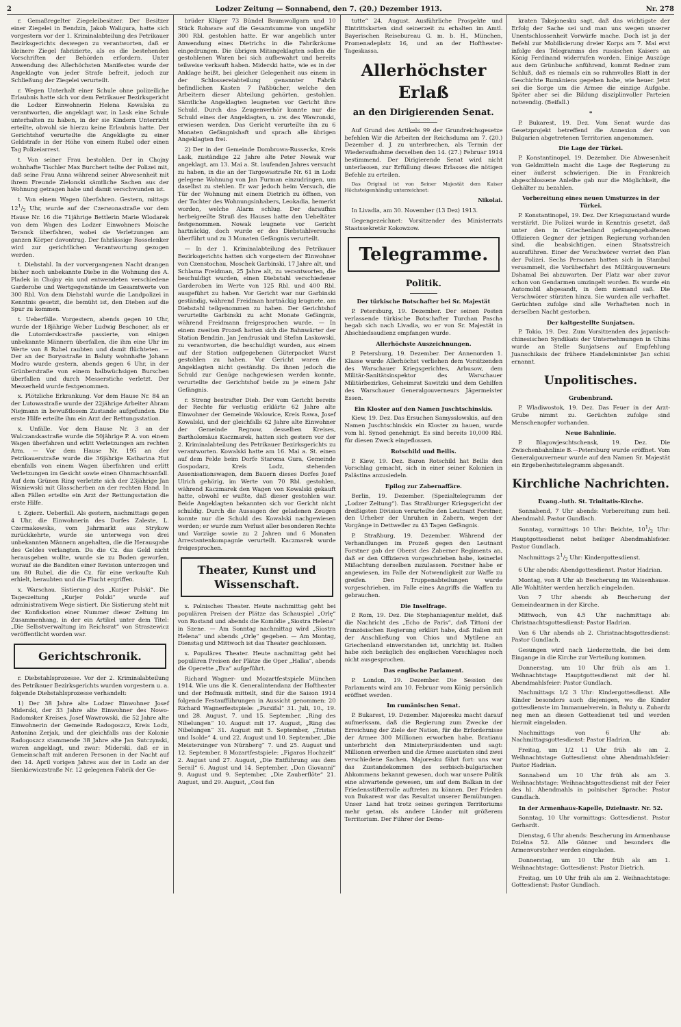2 Lodzer Zeitung — Sonnabend, den 7. (20.) Dezember 1913. Nr. 278
r. Gemaßregelter Ziegeleibesitzer. Der Besitzer einer Ziegelei in Bendzin, Jakob Waligura, hatte sich vorgestern vor der 1. Kriminalabteilung des Petrikauer Bezirksgerichts deswegen zu verantworten, daß er kleinere Ziegel fabrizierte, als es die bestehenden Vorschriften der Behörden erfordern. Unter Anwendung des Allerhöchsten Manifestes wurde der Angeklagte von jeder Strafe befreit, jedoch zur Schließung der Ziegelei verurteilt.
r. Wegen Unterhalt einer Schule ohne polizeiliche Erlaubnis hatte sich vor dem Petrikauer Bezirksgericht die Lodzer Einwohnerin Helena Kowalska zu verantworten, die angeklagt war, in Lask eine Schule unterhalten zu haben, in der sie Kindern Unterricht erteilte, obwohl sie hierzu keine Erlaubnis hatte. Der Gerichtshof verurteilte die Angeklagte zu einer Geldstrafe in der Höhe von einem Rubel oder einen Tag Polizeiarrest.
t. Von seiner Frau bestohlen. Der in Chojny wohnhafte Tischler Max Burchert teilte der Polizei mit, daß seine Frau Anna während seiner Abwesenheit mit ihrem Freunde Zielonski sämtliche Sachen aus der Wohnung getragen habe und damit verschwunden ist.
t. Von einem Wagen überfahren. Gestern, mittags 121/2 Uhr, wurde auf der Czerwonastraße vor dem Hause Nr. 16 die 71jährige Bettlerin Marie Wlodarek von dem Wagen des Lodzer Einwohners Moische Teransk überfahren, wobei sie Verletzungen am ganzen Körper davontrug. Der fahrlässige Rosselenker wird zur gerichtlichen Verantwortung gezogen werden.
t. Diebstahl. In der vorvergangenen Nacht drangen bisher noch unbekannte Diebe in die Wohnung des A. Pladek in Chojny ein und entwendeten verschiedene Garderobe und Wertgegenstände im Gesamtwerte von 300 Rbl. Von dem Diebstahl wurde die Landpolizei in Kenntnis gesetzt, die bemüht ist, den Dieben auf die Spur zu kommen.
t. Ueberfälle. Vorgestern, abends gegen 10 Uhr, wurde der 18jährige Weber Ludwig Beschoner, als er die Lutomierskastraße passierte, von einigen unbekannte Männern überfallen, die ihm eine Uhr im Werte von 8 Rubel raubten und damit flüchteten. — Der an der Borysstraße in Baluty wohnhafte Johann Modro wurde gestern, abends gegen 6 Uhr, in der Grünberstraße von einem halbwüchsigen Burschen überfallen und durch Messerstiche verletzt. Der Messerheld wurde festgenommen.
x. Plötzliche Erkrankung. Vor dem Hause Nr. 84 an der Lutowastraße wurde der 22jährige Arbeiter Abram Niejmann in bewußtlosem Zustande aufgefunden. Die erste Hilfe erteilte ihm ein Arzt der Rettungsstation.
x. Unfälle. Vor dem Hause Nr. 3 an der Wulczanskastraße wurde die 50jährige P. A. von einem Wagen überfahren und erlitt Verletzungen am rechten Arm. — Vor dem Hause Nr. 195 an der Petrikauerstraße wurde die 36jährige Katharina Hut ebenfalls von einem Wagen überfahren und erlitt Verletzungen im Gesicht sowie einen Ohnmachtsanfall. Auf dem Grünen Ring verletzte sich der 23jährige Jan Wisniewski mit Glasscherben an der rechten Hand. In allen Fällen erteilte ein Arzt der Rettungsstation die erste Hilfe.
t. Zgierz. Ueberfall. Als gestern, nachmittags gegen 4 Uhr, die Einwohnerin des Dorfes Zaleste, L. Czermakowska, vom Jahrmarkt aus Strykow zurückkehrte, wurde sie unterwegs von drei unbekannten Männern angehalten, die die Herausgabe des Geldes verlangten. Da die Cz. das Geld nicht herausgeben wollte, wurde sie zu Boden geworfen, worauf sie die Banditen einer Revision unterzogen und um 80 Rubel, die die Cz. für eine verkaufte Kuh erhielt, beraubten und die Flucht ergriffen.
x. Warschau. Sistierung des „Kurjer Polski“. Die Tageszeitung „Kurjer Polski“ wurde auf administrativem Wege sistiert. Die Sistierung steht mit der Konfiskation einer Nummer dieser Zeitung im Zusammenhang, in der ein Artikel unter dem Titel: „Die Selbstverwaltung im Reichsrat“ von Straszewicz veröffentlicht worden war.
Gerichtschronik.
r. Diebstahlsprozesse. Vor der 2. Kriminalabteilung des Petrikauer Bezirksgerichts wurden vorgestern u. a. folgende Diebstahlsprozesse verhandelt:
1) Der 38 Jahre alte Lodzer Einwohner Josef Miderski, der 33 Jahre alte Einwohner des Nowo-Radomsker Kreises, Josef Wawrowski, die 52 Jahre alte Einwohnerin der Gemeinde Radogoszcz, Kreis Lodz, Antonina Zerjak, und der gleichfalls aus der Kolonie Radogoszcz stammende 38 Jahre alte Jan Sutczynski, waren angeklagt, und zwar: Miderski, daß er in Gemeinschaft mit anderen Personen in der Nacht auf den 14. April vorigen Jahres aus der in Lodz an der Sienkiewiczstraße Nr. 12 gelegenen Fabrik der Ge-
brüder Klüger 73 Bündel Baumwollgarn und 10 Stück Rohware auf die Gesamtsumme von ungefähr 300 Rbl. gestohlen hatte. Er war angeblich unter Anwendung eines Dietrichs in die Fabrikräume eingedrungen. Die übrigen Mitangeklagten sollen die gestohlenen Waren bei sich aufbewahrt und bereits teilweise verkauft haben. Miderski hatte, wie es in der Anklage heißt, bei gleicher Gelegenheit aus einem in der Schlossereiabteilung genannter Fabrik befindlichen Kasten 7 Paßbücher, welche den Arbeitern dieser Abteilung gehörten, gestohlen. Sämtliche Angeklagten leugneten vor Gericht ihre Schuld. Durch das Zeugenverhör konnte nur die Schuld eines der Angeklagten, u. zw. des Wawronski, erwiesen werden. Das Gericht verurteilte ihn zu 6 Monaten Gefängnishaft und sprach alle übrigen Angeklagten frei.
2) Der in der Gemeinde Dombrowa-Russecka, Kreis Lask, zuständige 22 Jahre alte Peter Nowak war angeklagt, am 13. Mai a. St. laufenden Jahres versucht zu haben, in die an der Targowastraße Nr. 61 in Lodz gelegene Wohnung von Jan Furman einzudringen, um daselbst zu stehlen. Er war jedoch beim Versuch, die Tür der Wohnung mit einem Dietrich zu öffnen, von der Tochter des Wohnungsinhabers, Leokadia, bemerkt worden, welche Alarm schlug. Der daraufhin herbeigeeilte Struß des Hauses hatte den Uebeltäter festgenommen. Nowak leugnete vor Gericht hartnäckig, doch wurde er des Diebstahlversuchs überführt und zu 3 Monaten Gefängnis verurteilt.
— In der 1. Kriminalabteilung des Petrikauer Bezirksgerichts hatten sich vorgestern der Einwohner von Czenstochau, Moschek Garbinski, 17 Jahre alt, und Schlama Freidman, 25 Jahre alt, zu verantworten, die beschuldigt wurden, einen Diebstahl verschiedener Garderoben im Werte von 125 Rbl. und 400 Rbl. ausgeführt zu haben. Vor Gericht war nur Garbinski geständig, während Freidman hartnäckig leugnete, am Diebstahl teilgenommen zu haben. Der Gerichtshof verurteilte Garbinski zu acht Monate Gefängnis, während Freidmann freigesprochen wurde. — In einem zweiten Prozeß hatten sich die Bahnwärter der Station Bendzin, Jan Jendrusiak und Stefan Laskowski, zu verantworten, die beschuldigt wurden, aus einem auf der Station aufgegebenen Güterpacket Wurst gestohlen zu haben. Vor Gericht waren die Angeklagten nicht geständig. Da ihnen jedoch die Schuld zur Genüge nachgewiesen werden konnte, verurteilte der Gerichtshof beide zu je einem Jahr Gefängnis.
r. Streng bestrafter Dieb. Der vom Gericht bereits der Rechte für verlustig erklärte 62 Jahre alte Einwohner der Gemeinde Walowice, Kreis Rawa, Josef Kowalski, und der gleichfalls 62 Jahre alte Einwohner der Gemeinde Regnow, desselben Kreises, Bartholomäus Kaczmarek, hatten sich gestern vor der 2. Kriminalabteilung des Petrikauer Bezirksgerichts zu verantworten. Kowalski hatte am 16. Mai a. St. einen auf dem Felde beim Dorfe Staroma Gura, Gemeinde Gospodarz, Kreis Lodz, stehenden Assenisationswagen, dem Bauern dieses Dorfes Josef Ulrich gehörig, im Werte von 70 Rbl. gestohlen, während Kaczmarek den Wagen von Kowalski gekauft hatte, obwohl er wußte, daß dieser gestohlen war. Beide Angeklagten bekannten sich vor Gericht nicht schuldig. Durch die Aussagen der geladenen Zeugen konnte nur die Schuld des Kowalski nachgewiesen werden; er wurde zum Verlust aller besonderen Rechte und Vorzüge sowie zu 2 Jahren und 6 Monaten Arrestantenkompagnie verurteilt. Kaczmarek wurde freigesprochen.
Theater, Kunst und Wissenschaft.
x. Polnisches Theater. Heute nachmittag geht bei populären Preisen der Plätze das Schauspiel „Orlę“ von Rostand und abends die Komödie „Siostra Helena“ in Szene. — Am Sonntag nachmittag wird „Siostra Helena“ und abends „Orlę“ gegeben. — Am Montag, Dienstag und Mittwoch ist das Theater geschlossen.
x. Populäres Theater. Heute nachmittag geht bei populären Preisen der Plätze die Oper „Halka“, abends die Operette „Eva“ aufgeführt.
Richard Wagner- und Mozartfestspiele München 1914. Wie uns die K. Generalintendanz der Hoftheater und der Hofmusik mitteilt, sind für die Saison 1914 folgende Festaufführungen in Aussicht genommen: 20 Richard Wagnerfestspiele: „Parsifal“ 31. Juli, 10., 19. und 28. August, 7. und 15. September, „Ring des Nibelungen“ 10. August mit 17. August, „Ring des Nibelungen“ 31. August mit 5. September, „Tristan und Isolde“ 4. und 22. August und 10. September, „Die Meistersinger von Nürnberg“ 7. und 25. August und 12. September, 8 Mozartfestspiele: „Figaros Hochzeit“ 2. August und 27. August, „Die Entführung aus dem Serail“ 6. August und 14. September, „Don Giovanni“ 9. August und 9. September, „Die Zauberflöte“ 21. August, und 29. August, „Cosi fan
tutte“ 24. August. Ausführliche Prospekte und Eintrittskarten sind seinerzeit zu erhalten im Amtl. Bayerischen Reisebureau G. m. b. H., München, Promenadeplatz 16, und an der Hoftheater-Tageskassa.
Allerhöchster Erlaß
an den Dirigierenden Senat.
Auf Grund des Artikels 99 der Grundreichsgesetze befehlen Wir die Arbeiten der Reichsduma am 7. (20.) Dezember d. J. zu unterbrechen, als Termin der Wiederaufnahme derselben den 14. (27.) Februar 1914 bestimmend. Der Dirigierende Senat wird nicht unterlassen, zur Erfüllung dieses Erlasses die nötigen Befehle zu erteilen.
Das Original ist von Seiner Majestät dem Kaiser Höchsteigenhändig unterzeichnet:
Nikolai.
In Livadia, am 30. November (13 Dez) 1913.
Gegengezeichnet: Vorsitzender des Ministerrats Staatssekretär Kokowzow.
Telegramme.
Politik.
Der türkische Botschafter bei Sr. Majestät
P. Petersburg, 19. Dezember. Der seinen Posten verlassende türkische Botschafter Turchan Pascha begab sich nach Livadia, wo er von Sr. Majestät in Abschiedsaudienz empfangen wurde.
Allerhöchste Auszeichnungen.
P. Petersburg, 19. Dezember. Der Annenorden 1. Klasse wurde Allerhöchst verliehen dem Vorsitzenden des Warschauer Kriegsgerichtes, Arbusow, dem Militär-Sanitätsinspektor des Warschauer Militärbezirkes, Geheimrat Sawitzki und dem Gehilfen des Warschauer Generalgouverneurs Jägermeister Essen.
Ein Kloster auf den Namen Juschtschinskis.
Kiew, 19. Dez. Das Ersuchen Samysslowskis, auf den Namen Juschtschinskis ein Kloster zu bauen, wurde vom hl. Synod genehmigt. Es sind bereits 10,000 Rbl. für diesen Zweck eingeflossen.
Rotschild und Beilis.
P. Kiew, 19. Dez. Baron Rotschild hat Beilis den Vorschlag gemacht, sich in einer seiner Kolonien in Palästina anzusiedeln.
Epilog zur Zabernaffäre.
Berlin, 19. Dezember. (Spezialtelegramm der „Lodzer Zeitung“). Das Straßburger Kriegsgericht der dreißigsten Division verurteilte den Leutnant Forstner, den Urheber der Unruhen in Zabern, wegen der Vorgänge in Dettweiler zu 43 Tagen Gefängnis.
P. Straßburg, 19. Dezember. Während der Verhandlungen im Prozeß gegen den Leutnant Forstner gab der Oberst des Zaberner Regiments an, daß er den Offizieren vorgeschrieben habe, keinerlei Mißachtung derselben zuzulassen. Forstner habe er angewiesen, im Falle der Notwendigkeit zur Waffe zu greifen. Den Truppenabteilungen wurde vorgeschrieben, im Falle eines Angriffs die Waffen zu gebrauchen.
Die Inselfrage.
P. Rom, 19. Dez. Die Stephaniagentur meldet, daß die Nachricht des „Echo de Paris“, daß Tittoni der französischen Regierung erklärt habe, daß Italien mit der Anschließung von Chios und Mytilene an Griechenland einverstanden ist, unrichtig ist. Italien habe sich bezüglich des englischen Vorschlages noch nicht ausgesprochen.
Das englische Parlament.
P. London, 19. Dezember. Die Session des Parlaments wird am 10. Februar vom König persönlich eröffnet werden.
Im rumänischen Senat.
P. Bukarest, 19. Dezember. Majoresku macht darauf aufmerksam, daß die Regierung zum Zwecke der Erreichung der Ziele der Nation, für die Erfordernisse der Armee 300 Millionen erworben habe. Bratianu unterbricht den Ministerpräsidenten und sagt: Millionen erwerben und die Armee ausrüsten sind zwei verschiedene Sachen. Majoresku fährt fort: uns war das Zustandekommen des serbisch-bulgarischen Abkommens bekannt gewesen, doch war unsere Politik eine abwartende gewesen, um auf dem Balkan in der Friedensstifterrolle auftreten zu können. Der Frieden von Bukarest war das Resultat unserer Bemühungen. Unser Land hat trotz seines geringen Territoriums mehr getan, als andere Länder mit größerem Territorium. Der Führer der Demo-
kraten Takejonesku sagt, daß das wichtigste der Erfolg der Sache sei und man uns wegen unserer Unentschlossenheit Vorwürfe mache. Doch ist ja der Befehl zur Mobilisierung dreier Korps am 7. Mai erst infolge des Telegramms des russischen Kaisers an König Ferdinand widerrufen worden. Einige Auszüge aus dem Grünbuche anführend, kommt Redner zum Schluß, daß es niemals ein so ruhmvolles Blatt in der Geschichte Rumäniens gegeben habe, wie heuer. Jetzt sei die Sorge um die Armee die einzige Aufgabe. Später aber sei die Bildung disziplinvoller Parteien notwendig. (Beifall.)
*
P. Bukarest, 19. Dez. Vom Senat wurde das Gesetzprojekt betreffend die Annexion der von Bulgarien abgetretenen Territorien angenommen.
Die Lage der Türkei.
P. Konstantinopel, 19. Dezember. Die Abwesenheit von Geldmitteln macht die Lage der Regierung zu einer äußerst schwierigen. Die in Frankreich abgeschlossene Anleihe gab nur die Möglichkeit, die Gehälter zu bezahlen.
Vorbereitung eines neuen Umsturzes in der Türkei.
P. Konstantinopel, 19. Dez. Der Kriegszustand wurde verstärkt. Die Polizei wurde in Kenntnis gesetzt, daß unter den in Griechenland gefangengehaltenen Offizieren Gegner der jetzigen Regierung vorhanden sind, die beabsichtigen, einen Staatsstreich auszuführen. Einer der Verschwörer verriet den Plan der Polizei. Sechs Personen hatten sich in Stambul versammelt, die Vorüberfahrt des Militärgouverneurs Dshamal Bei abzuwarten. Der Platz war aber zuvor schon von Gendarmen umzingelt worden. Es wurde ein Automobil abgesandt, in dem niemand saß. Die Verschwörer stürzten hinzu. Sie wurden alle verhaftet. Gerüchten zufolge sind alle Verhafteten noch in derselben Nacht gestorben.
Der kaltgestellte Sunjatsen.
P. Tokio, 19. Dez. Zum Vorsitzenden des japanisch-chinesischen Syndikats der Unternehmungen in China wurde an Stelle Sunjatsens auf Empfehlung Juanschikais der frühere Handelsminister Jan schisi ernannt.
Unpolitisches.
Grubenbrand.
P. Wladiwostok, 19. Dez. Das Feuer in der Arzt-Grube nimmt zu. Gerüchten zufolge sind Menschenopfer vorhanden.
Neue Bahnlinie.
P. Blagowjeschtschensk, 19. Dez. Die Zwischenbahnlinie B.—Petersburg wurde eröffnet. Vom Generalgouverneur wurde auf den Namen Sr. Majestät ein Ergebenheitstelegramm abgesandt.
Kirchliche Nachrichten.
Evang.-luth. St. Trinitatis-Kirche.
Sonnabend, 7 Uhr abends: Vorbereitung zum heil. Abendmahl. Pastor Gundlach.
Sonntag, vormittags 10 Uhr: Beichte, 101/2 Uhr: Hauptgottesdienst nebst heiliger Abendmahlsfeier. Pastor Gundlach.
Nachmittags 21/2 Uhr: Kindergottesdienst.
6 Uhr abends: Abendgottesdienst. Pastor Hadrian.
Montag, von 8 Uhr ab Bescherung im Waisenhause. Alle Wohltäter werden herzlich eingeladen.
Von 7 Uhr abends ab Bescherung der Gemeindearmen in der Kirche.
Mittwoch, von 4.5 Uhr nachmittags ab: Christnachtsgottesdienst: Pastor Hadrian.
Von 6 Uhr abends ab 2. Christnachtsgottesdienst: Pastor Gundlach.
Gesungen wird nach Liederzetteln, die bei dem Eingange in die Kirche zur Verteilung kommen.
Donnerstag, um 10 Uhr früh als am 1. Weihnachtstage Hauptgottesdienst mit der hl. Abendmahlsfeier: Pastor Gundlach.
Nachmittags 1/2 3 Uhr: Kindergottesdienst. Alle Kinder besonders auch diejenigen, wo die Kinder gottesdienste im Immanuelverein, in Baluty u. Zubardz neg men an diesen Gottesdienst teil und werden hiermit eingeladen.
Nachmittags von 6 Uhr ab: Nachmittagsgottesdienst: Pastor Hadrian.
Freitag, um 1/2 11 Uhr früh als am 2. Weihnachtstage Gottesdienst ohne Abendmahlsfeier: Pastor Hadrian.
Sonnabend um 10 Uhr früh als am 3. Weihnachtstage: Weihnachtsgottesdienst mit der Feier des hl. Abendmahls in polnischer Sprache: Pastor Gundlach.
In der Armenhaus-Kapelle, Dzielnastr. Nr. 52.
Sonntag, 10 Uhr vormittags: Gottesdienst. Pastor Gerhardt.
Dienstag, 6 Uhr abends: Bescherung im Armenhause Dzielna 52. Alle Gönner und besonders die Armenvorsteher werden eingeladen.
Donnerstag, um 10 Uhr früh als am 1. Weihnachtstage: Gottesdienst: Pastor Dietrich.
Freitag, um 10 Uhr früh als am 2. Weihnachtstage: Gottesdienst: Pastor Gundlach.